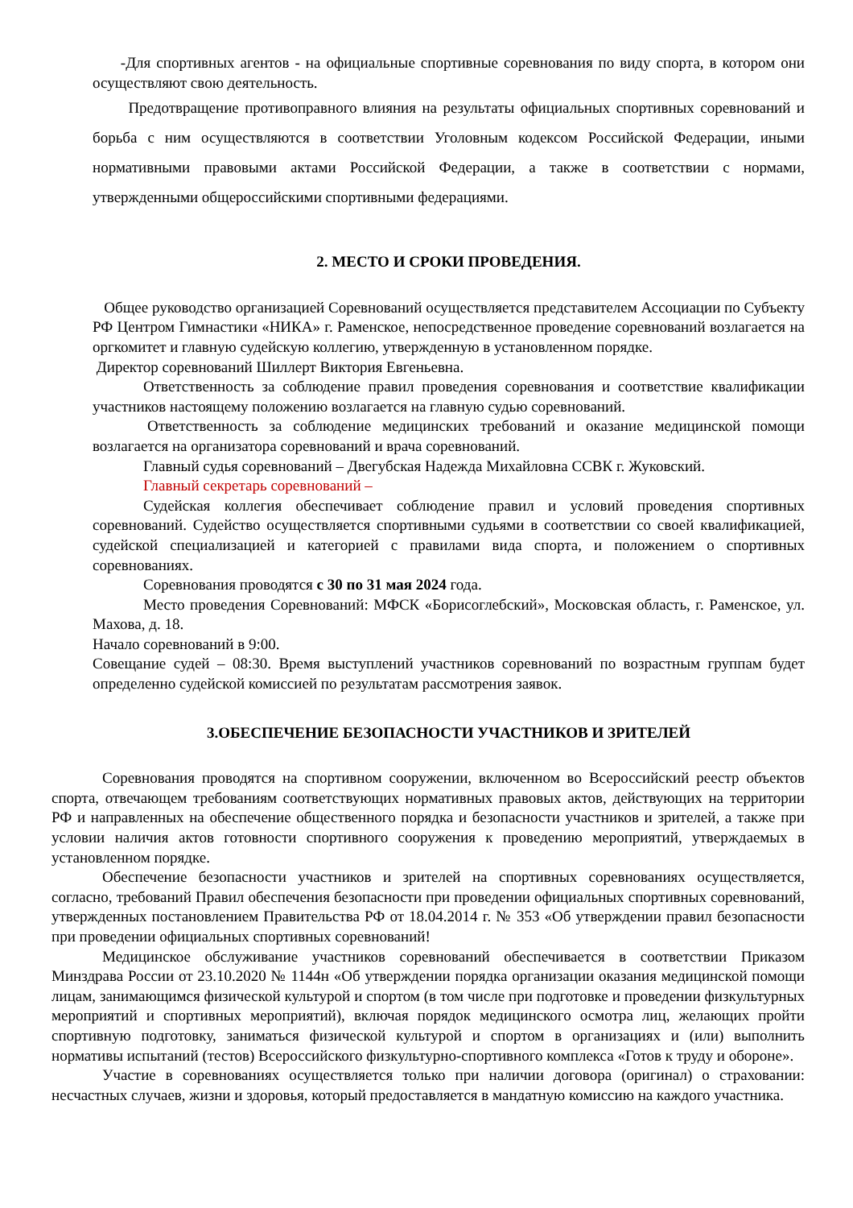-Для спортивных агентов - на официальные спортивные соревнования по виду спорта, в котором они осуществляют свою деятельность.
Предотвращение противоправного влияния на результаты официальных спортивных соревнований и борьба с ним осуществляются в соответствии Уголовным кодексом Российской Федерации, иными нормативными правовыми актами Российской Федерации, а также в соответствии с нормами, утвержденными общероссийскими спортивными федерациями.
2. МЕСТО И СРОКИ ПРОВЕДЕНИЯ.
Общее руководство организацией Соревнований осуществляется представителем Ассоциации по Субъекту РФ Центром Гимнастики «НИКА» г. Раменское, непосредственное проведение соревнований возлагается на оргкомитет и главную судейскую коллегию, утвержденную в установленном порядке.
Директор соревнований Шиллерт Виктория Евгеньевна.
Ответственность за соблюдение правил проведения соревнования и соответствие квалификации участников настоящему положению возлагается на главную судью соревнований.
Ответственность за соблюдение медицинских требований и оказание медицинской помощи возлагается на организатора соревнований и врача соревнований.
Главный судья соревнований – Двегубская Надежда Михайловна ССВК г. Жуковский.
Главный секретарь соревнований –
Судейская коллегия обеспечивает соблюдение правил и условий проведения спортивных соревнований. Судейство осуществляется спортивными судьями в соответствии со своей квалификацией, судейской специализацией и категорией с правилами вида спорта, и положением о спортивных соревнованиях.
Соревнования проводятся с 30 по 31 мая 2024 года.
Место проведения Соревнований: МФСК «Борисоглебский», Московская область, г. Раменское, ул. Махова, д. 18.
Начало соревнований в 9:00.
Совещание судей – 08:30. Время выступлений участников соревнований по возрастным группам будет определенно судейской комиссией по результатам рассмотрения заявок.
3.ОБЕСПЕЧЕНИЕ БЕЗОПАСНОСТИ УЧАСТНИКОВ И ЗРИТЕЛЕЙ
Соревнования проводятся на спортивном сооружении, включенном во Всероссийский реестр объектов спорта, отвечающем требованиям соответствующих нормативных правовых актов, действующих на территории РФ и направленных на обеспечение общественного порядка и безопасности участников и зрителей, а также при условии наличия актов готовности спортивного сооружения к проведению мероприятий, утверждаемых в установленном порядке.
Обеспечение безопасности участников и зрителей на спортивных соревнованиях осуществляется, согласно, требований Правил обеспечения безопасности при проведении официальных спортивных соревнований, утвержденных постановлением Правительства РФ от 18.04.2014 г. № 353 «Об утверждении правил безопасности при проведении официальных спортивных соревнований!
Медицинское обслуживание участников соревнований обеспечивается в соответствии Приказом Минздрава России от 23.10.2020 № 1144н «Об утверждении порядка организации оказания медицинской помощи лицам, занимающимся физической культурой и спортом (в том числе при подготовке и проведении физкультурных мероприятий и спортивных мероприятий), включая порядок медицинского осмотра лиц, желающих пройти спортивную подготовку, заниматься физической культурой и спортом в организациях и (или) выполнить нормативы испытаний (тестов) Всероссийского физкультурно-спортивного комплекса «Готов к труду и обороне».
Участие в соревнованиях осуществляется только при наличии договора (оригинал) о страховании: несчастных случаев, жизни и здоровья, который предоставляется в мандатную комиссию на каждого участника.